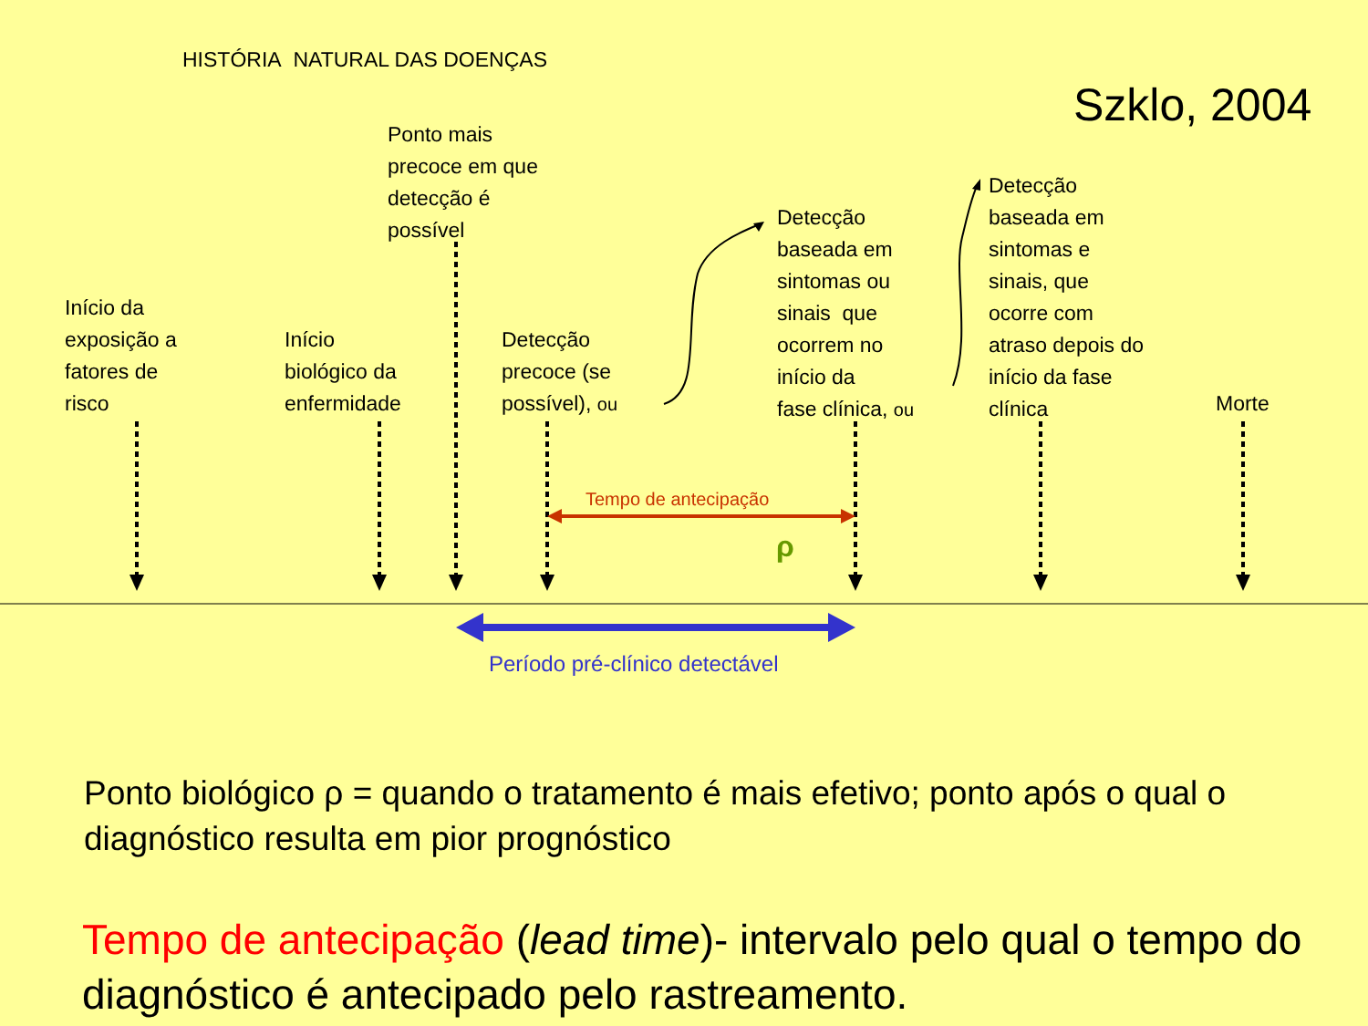HISTÓRIA NATURAL DAS DOENÇAS
Szklo, 2004
Ponto mais
precoce em que
detecção é
possível
Início da
exposição a
fatores de
risco
Início
biológico da
enfermidade
Detecção
precoce (se
possível), ou
Detecção
baseada em
sintomas ou
sinais que
ocorrem no
início da
fase clínica, ou
Detecção
baseada em
sintomas e
sinais, que
ocorre com
atraso depois do
início da fase
clínica
Morte
Tempo de antecipação
ρ
Período pré-clínico detectável
Ponto biológico ρ = quando o tratamento é mais efetivo; ponto após o qual o diagnóstico resulta em pior prognóstico
Tempo de antecipação (lead time)- intervalo pelo qual o tempo do diagnóstico é antecipado pelo rastreamento.